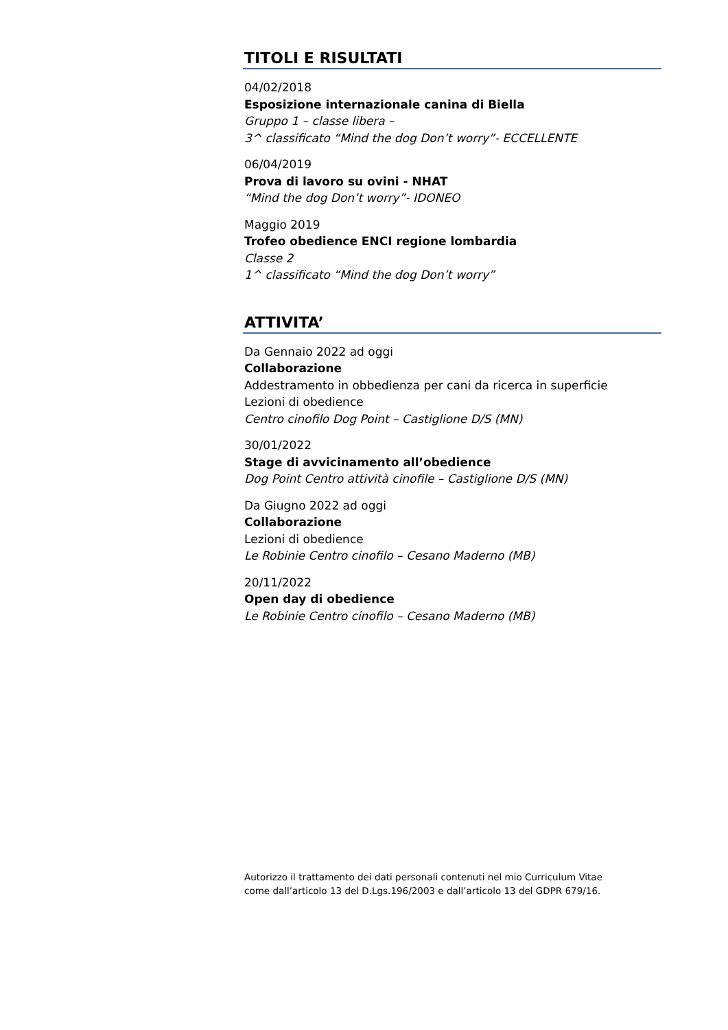TITOLI E RISULTATI
04/02/2018
Esposizione internazionale canina di Biella
Gruppo 1 – classe libera –
3^ classificato “Mind the dog Don’t worry”- ECCELLENTE
06/04/2019
Prova di lavoro su ovini - NHAT
“Mind the dog Don’t worry”- IDONEO
Maggio 2019
Trofeo obedience ENCI regione lombardia
Classe 2
1^ classificato “Mind the dog Don’t worry”
ATTIVITA’
Da Gennaio 2022 ad oggi
Collaborazione
Addestramento in obbedienza per cani da ricerca in superficie
Lezioni di obedience
Centro cinofilo Dog Point – Castiglione D/S (MN)
30/01/2022
Stage di avvicinamento all’obedience
Dog Point Centro attività cinofile – Castiglione D/S (MN)
Da Giugno 2022 ad oggi
Collaborazione
Lezioni di obedience
Le Robinie Centro cinofilo – Cesano Maderno (MB)
20/11/2022
Open day di obedience
Le Robinie Centro cinofilo – Cesano Maderno (MB)
Autorizzo il trattamento dei dati personali contenuti nel mio Curriculum Vitae
come dall’articolo 13 del D.Lgs.196/2003 e dall’articolo 13 del GDPR 679/16.